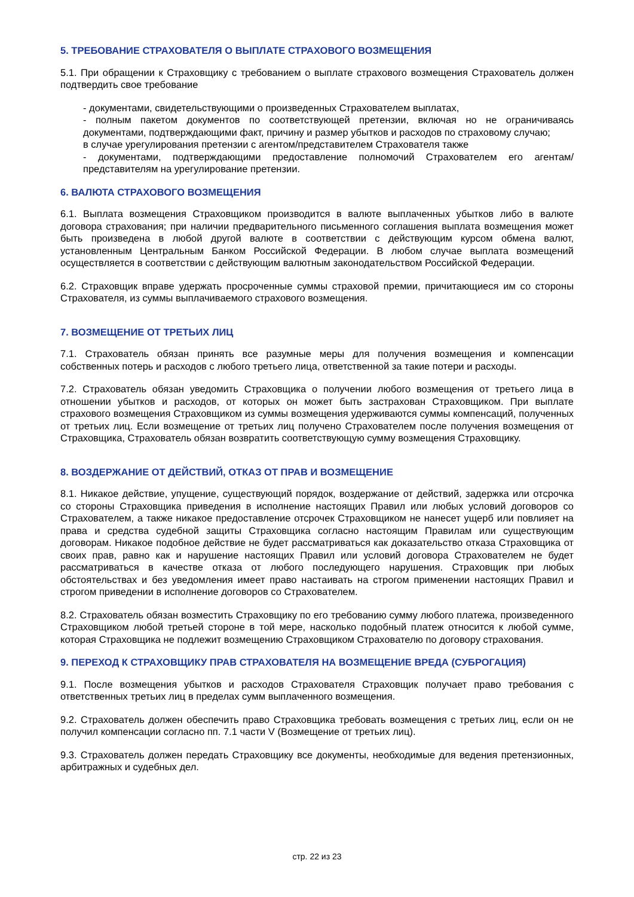5. ТРЕБОВАНИЕ СТРАХОВАТЕЛЯ О ВЫПЛАТЕ СТРАХОВОГО ВОЗМЕЩЕНИЯ
5.1. При обращении к Страховщику с требованием о выплате страхового возмещения Страхователь должен подтвердить свое требование
- документами, свидетельствующими о произведенных Страхователем выплатах,
- полным пакетом документов по соответствующей претензии, включая но не ограничиваясь документами, подтверждающими факт, причину и размер убытков и расходов по страховому случаю;
в случае урегулирования претензии с агентом/представителем Страхователя также
- документами, подтверждающими предоставление полномочий Страхователем его агентам/представителям на урегулирование претензии.
6. ВАЛЮТА СТРАХОВОГО ВОЗМЕЩЕНИЯ
6.1. Выплата возмещения Страховщиком производится в валюте выплаченных убытков либо в валюте договора страхования; при наличии предварительного письменного соглашения выплата возмещения может быть произведена в любой другой валюте в соответствии с действующим курсом обмена валют, установленным Центральным Банком Российской Федерации. В любом случае выплата возмещений осуществляется в соответствии с действующим валютным законодательством Российской Федерации.
6.2. Страховщик вправе удержать просроченные суммы страховой премии, причитающиеся им со стороны Страхователя, из суммы выплачиваемого страхового возмещения.
7. ВОЗМЕЩЕНИЕ ОТ ТРЕТЬИХ ЛИЦ
7.1. Страхователь обязан принять все разумные меры для получения возмещения и компенсации собственных потерь и расходов с любого третьего лица, ответственной за такие потери и расходы.
7.2. Страхователь обязан уведомить Страховщика о получении любого возмещения от третьего лица в отношении убытков и расходов, от которых он может быть застрахован Страховщиком. При выплате страхового возмещения Страховщиком из суммы возмещения удерживаются суммы компенсаций, полученных от третьих лиц. Если возмещение от третьих лиц получено Страхователем после получения возмещения от Страховщика, Страхователь обязан возвратить соответствующую сумму возмещения Страховщику.
8. ВОЗДЕРЖАНИЕ ОТ ДЕЙСТВИЙ, ОТКАЗ ОТ ПРАВ И ВОЗМЕЩЕНИЕ
8.1. Никакое действие, упущение, существующий порядок, воздержание от действий, задержка или отсрочка со стороны Страховщика приведения в исполнение настоящих Правил или любых условий договоров со Страхователем, а также никакое предоставление отсрочек Страховщиком не нанесет ущерб или повлияет на права и средства судебной защиты Страховщика согласно настоящим Правилам или существующим договорам. Никакое подобное действие не будет рассматриваться как доказательство отказа Страховщика от своих прав, равно как и нарушение настоящих Правил или условий договора Страхователем не будет рассматриваться в качестве отказа от любого последующего нарушения. Страховщик при любых обстоятельствах и без уведомления имеет право настаивать на строгом применении настоящих Правил и строгом приведении в исполнение договоров со Страхователем.
8.2. Страхователь обязан возместить Страховщику по его требованию сумму любого платежа, произведенного Страховщиком любой третьей стороне в той мере, насколько подобный платеж относится к любой сумме, которая Страховщика не подлежит возмещению Страховщиком Страхователю по договору страхования.
9. ПЕРЕХОД К СТРАХОВЩИКУ ПРАВ СТРАХОВАТЕЛЯ НА ВОЗМЕЩЕНИЕ ВРЕДА (СУБРОГАЦИЯ)
9.1. После возмещения убытков и расходов Страхователя Страховщик получает право требования с ответственных третьих лиц в пределах сумм выплаченного возмещения.
9.2. Страхователь должен обеспечить право Страховщика требовать возмещения с третьих лиц, если он не получил компенсации согласно пп. 7.1 части V (Возмещение от третьих лиц).
9.3. Страхователь должен передать Страховщику все документы, необходимые для ведения претензионных, арбитражных и судебных дел.
стр. 22 из 23